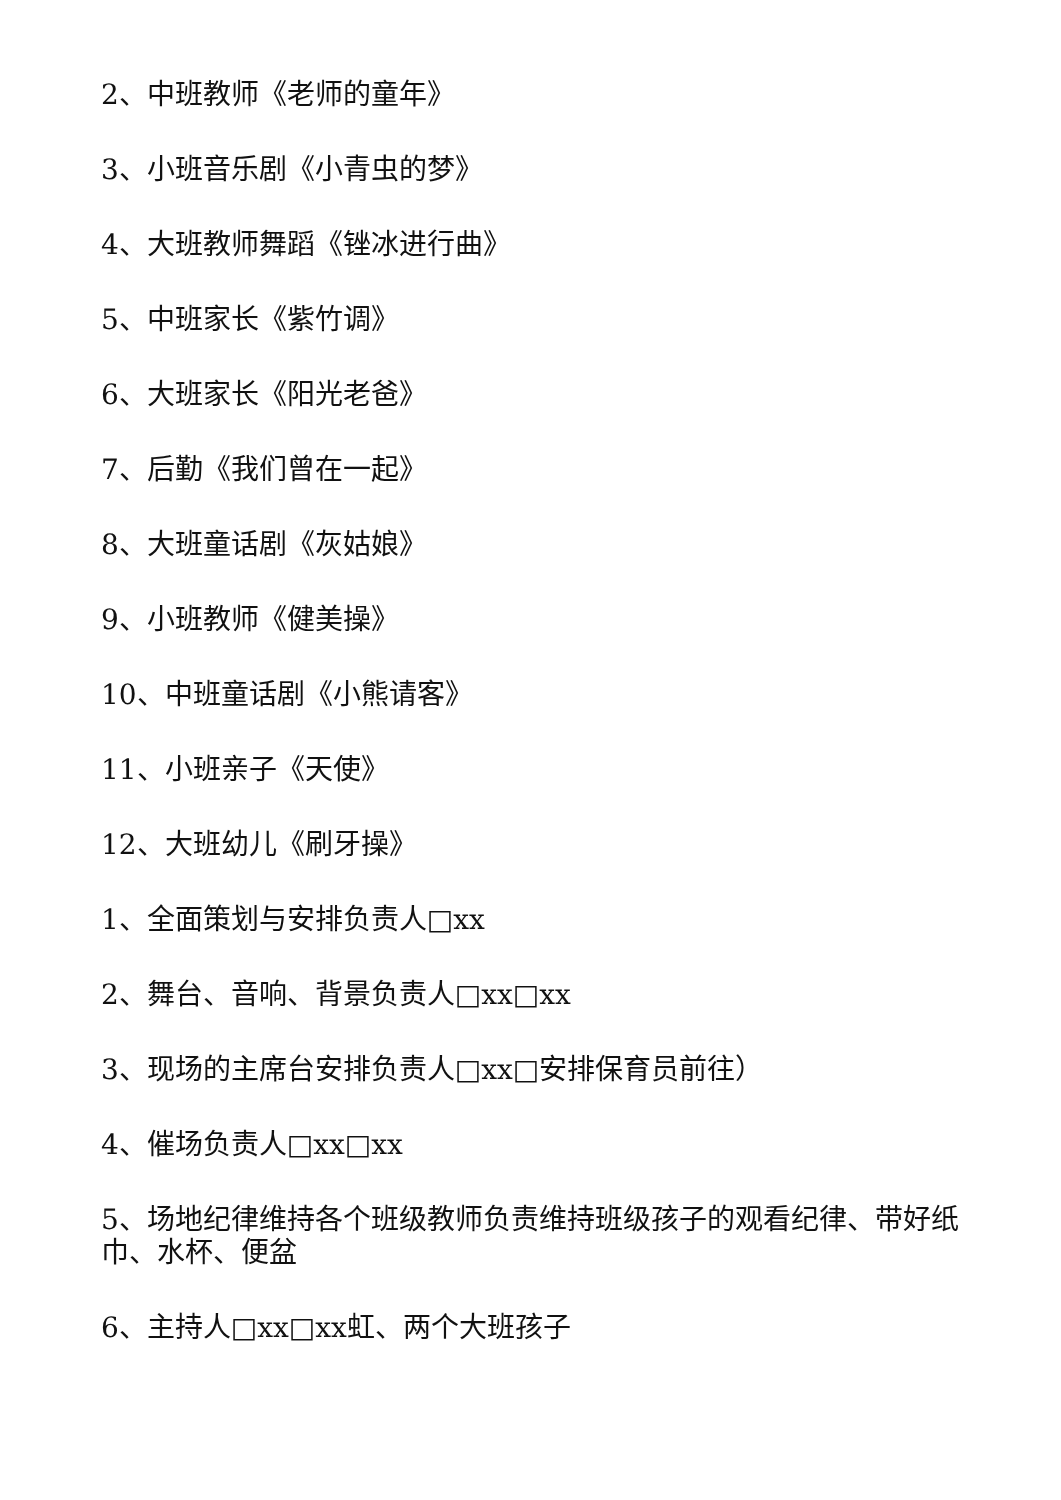2、中班教师《老师的童年》
3、小班音乐剧《小青虫的梦》
4、大班教师舞蹈《锉冰进行曲》
5、中班家长《紫竹调》
6、大班家长《阳光老爸》
7、后勤《我们曾在一起》
8、大班童话剧《灰姑娘》
9、小班教师《健美操》
10、中班童话剧《小熊请客》
11、小班亲子《天使》
12、大班幼儿《刷牙操》
1、全面策划与安排负责人□xx
2、舞台、音响、背景负责人□xx□xx
3、现场的主席台安排负责人□xx□安排保育员前往）
4、催场负责人□xx□xx
5、场地纪律维持各个班级教师负责维持班级孩子的观看纪律、带好纸巾、水杯、便盆
6、主持人□xx□xx虹、两个大班孩子